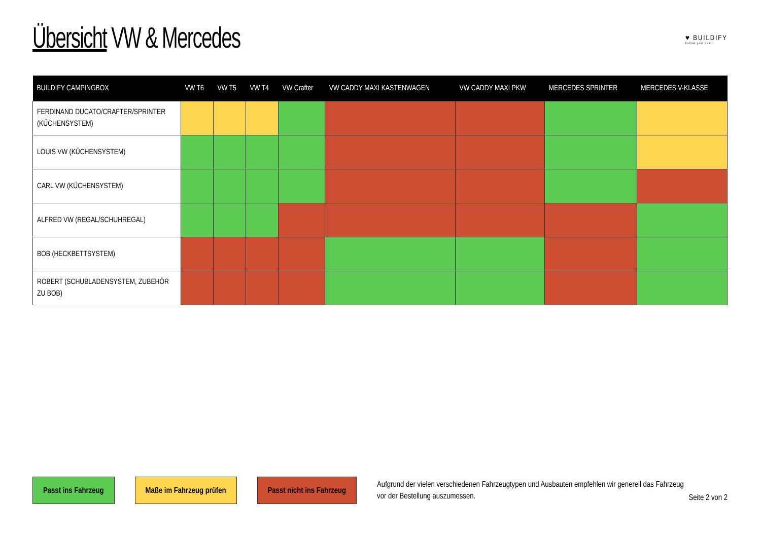Übersicht VW & Mercedes
♥ BUILDIFY
Follow your beat!
| BUILDIFY CAMPINGBOX | VW T6 | VW T5 | VW T4 | VW Crafter | VW CADDY MAXI KASTENWAGEN | VW CADDY MAXI PKW | MERCEDES SPRINTER | MERCEDES V-KLASSE |
| --- | --- | --- | --- | --- | --- | --- | --- | --- |
| FERDINAND DUCATO/CRAFTER/SPRINTER (KÜCHENSYSTEM) | | | | | | | | |
| LOUIS VW (KÜCHENSYSTEM) | | | | | | | | |
| CARL VW (KÜCHENSYSTEM) | | | | | | | | |
| ALFRED VW (REGAL/SCHUHREGAL) | | | | | | | | |
| BOB (HECKBETTSYSTEM) | | | | | | | | |
| ROBERT (SCHUBLADENSYSTEM, ZUBEHÖR ZU BOB) | | | | | | | | |
Passt ins Fahrzeug Maße im Fahrzeug prüfen Passt nicht ins Fahrzeug
Aufgrund der vielen verschiedenen Fahrzeugtypen und Ausbauten empfehlen wir generell das Fahrzeug vor der Bestellung auszumessen.
Seite 2 von 2